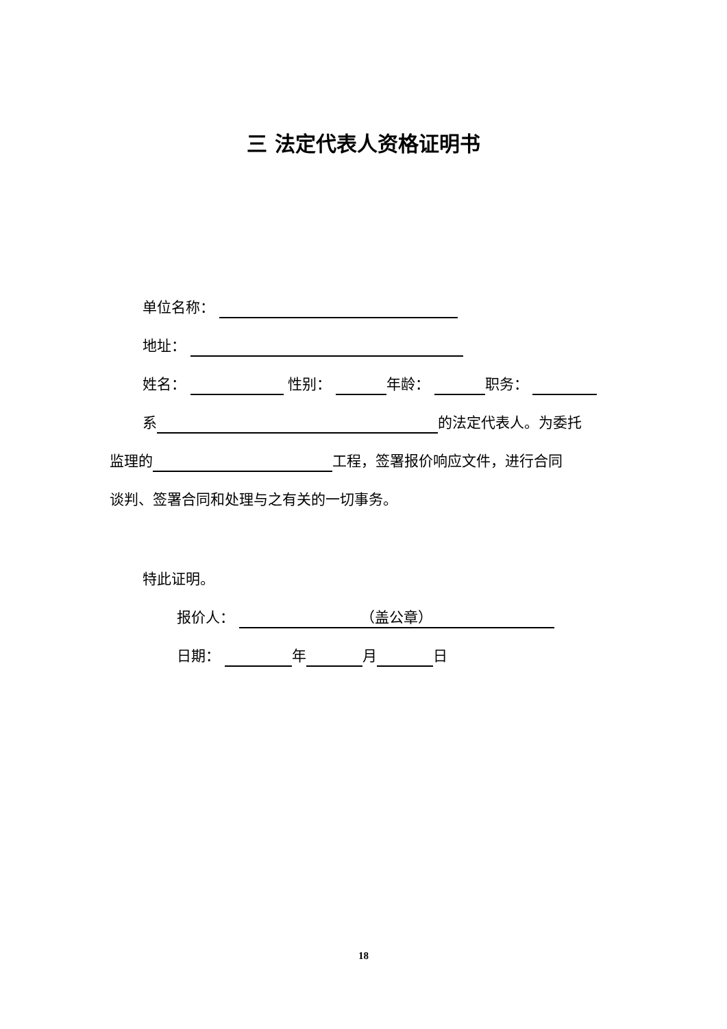三 法定代表人资格证明书
单位名称：
地址：
姓名： 性别： 年龄： 职务：
系 的法定代表人。为委托
监理的 工程，签署报价响应文件，进行合同
谈判、签署合同和处理与之有关的一切事务。
特此证明。
报价人： （盖公章）
日期： 年 月 日
18